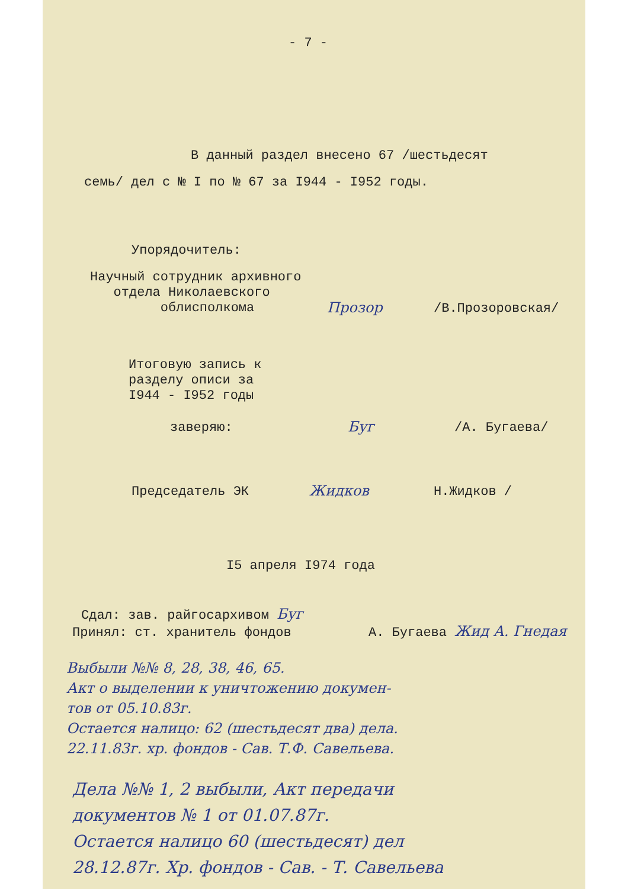- 7 -
В данный раздел внесено 67 /шестьдесят
семь/ дел с № I по № 67 за I944 - I952 годы.
Упорядочитель:
Научный сотрудник архивного
отдела Николаевского
облисполкома
Прозор
/В.Прозоровская/
Итоговую запись к
разделу описи за
I944 - I952 годы
заверяю:
Буг
/А. Бугаева/
Председатель ЭК
Жидков
Н.Жидков /
I5 апреля I974 года
Сдал: зав. райгосархивом Буг
Принял: ст. хранитель фондов
А. Бугаева Жид А. Гнедая
Выбыли №№ 8, 28, 38, 46, 65.
Акт о выделении к уничтожению докумен-
тов от 05.10.83г.
Остается налицо: 62 (шестьдесят два) дела.
22.11.83г. хр. фондов - Сав. Т.Ф. Савельева.
Дела №№ 1, 2 выбыли, Акт передачи
документов № 1 от 01.07.87г.
Остается налицо 60 (шестьдесят) дел
28.12.87г. Хр. фондов - Сав. - Т. Савельева